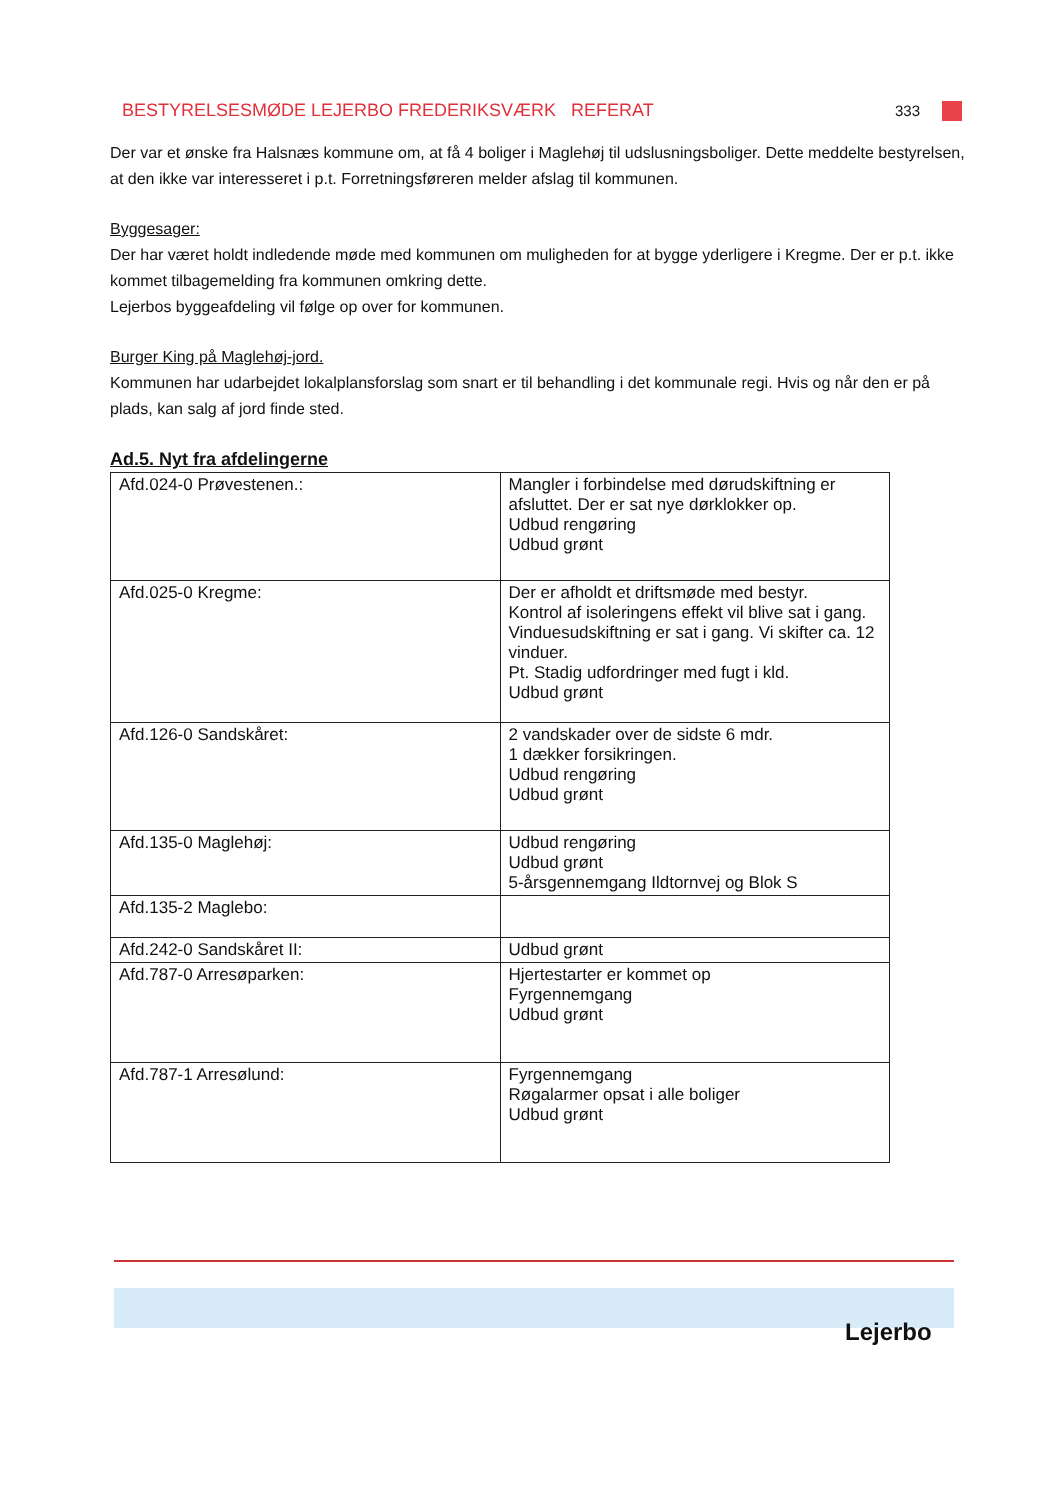BESTYRELSESMØDE LEJERBO FREDERIKSVÆRK REFERAT 333
Der var et ønske fra Halsnæs kommune om, at få 4 boliger i Maglehøj til udslusningsboliger. Dette meddelte bestyrelsen, at den ikke var interesseret i p.t. Forretningsføreren melder afslag til kommunen.
Byggesager:
Der har været holdt indledende møde med kommunen om muligheden for at bygge yderligere i Kregme. Der er p.t. ikke kommet tilbagemelding fra kommunen omkring dette.
Lejerbos byggeafdeling vil følge op over for kommunen.
Burger King på Maglehøj-jord.
Kommunen har udarbejdet lokalplansforslag som snart er til behandling i det kommunale regi. Hvis og når den er på plads, kan salg af jord finde sted.
Ad.5. Nyt fra afdelingerne
| Afd.024-0 Prøvestenen.: | Mangler i forbindelse med dørudskiftning er afsluttet. Der er sat nye dørklokker op. Udbud rengøring Udbud grønt |
| Afd.025-0 Kregme: | Der er afholdt et driftsmøde med bestyr. Kontrol af isoleringens effekt vil blive sat i gang. Vinduesudskiftning er sat i gang. Vi skifter ca. 12 vinduer. Pt. Stadig udfordringer med fugt i kld. Udbud grønt |
| Afd.126-0 Sandskåret: | 2 vandskader over de sidste 6 mdr. 1 dækker forsikringen. Udbud rengøring Udbud grønt |
| Afd.135-0 Maglehøj: | Udbud rengøring Udbud grønt 5-årsgennemgang Ildtornvej og Blok S |
| Afd.135-2 Maglebo: | |
| Afd.242-0 Sandskåret II: | Udbud grønt |
| Afd.787-0 Arresøparken: | Hjertestarter er kommet op Fyrgennemgang Udbud grønt |
| Afd.787-1 Arresølund: | Fyrgennemgang Røgalarmer opsat i alle boliger Udbud grønt |
Lejerbo